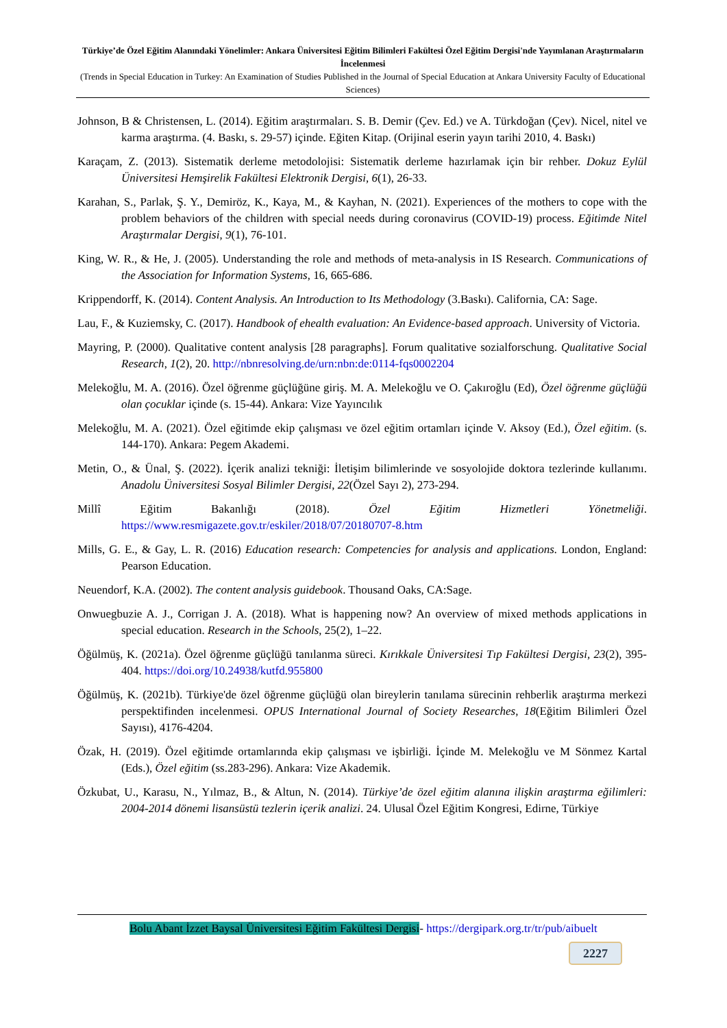Türkiye’de Özel Eğitim Alanındaki Yönelimler: Ankara Üniversitesi Eğitim Bilimleri Fakültesi Özel Eğitim Dergisi'nde Yayımlanan Araştırmaların İncelenmesi
(Trends in Special Education in Turkey: An Examination of Studies Published in the Journal of Special Education at Ankara University Faculty of Educational Sciences)
Johnson, B & Christensen, L. (2014). Eğitim araştırmaları. S. B. Demir (Çev. Ed.) ve A. Türkdoğan (Çev). Nicel, nitel ve karma araştırma. (4. Baskı, s. 29-57) içinde. Eğiten Kitap. (Orijinal eserin yayın tarihi 2010, 4. Baskı)
Karaçam, Z. (2013). Sistematik derleme metodolojisi: Sistematik derleme hazırlamak için bir rehber. Dokuz Eylül Üniversitesi Hemşirelik Fakültesi Elektronik Dergisi, 6(1), 26-33.
Karahan, S., Parlak, Ş. Y., Demiröz, K., Kaya, M., & Kayhan, N. (2021). Experiences of the mothers to cope with the problem behaviors of the children with special needs during coronavirus (COVID-19) process. Eğitimde Nitel Araştırmalar Dergisi, 9(1), 76-101.
King, W. R., & He, J. (2005). Understanding the role and methods of meta-analysis in IS Research. Communications of the Association for Information Systems, 16, 665-686.
Krippendorff, K. (2014). Content Analysis. An Introduction to Its Methodology (3.Baskı). California, CA: Sage.
Lau, F., & Kuziemsky, C. (2017). Handbook of ehealth evaluation: An Evidence-based approach. University of Victoria.
Mayring, P. (2000). Qualitative content analysis [28 paragraphs]. Forum qualitative sozialforschung. Qualitative Social Research, 1(2), 20. http://nbnresolving.de/urn:nbn:de:0114-fqs0002204
Melekoğlu, M. A. (2016). Özel öğrenme güçlüğüne giriş. M. A. Melekoğlu ve O. Çakıroğlu (Ed), Özel öğrenme güçlüğü olan çocuklar içinde (s. 15-44). Ankara: Vize Yayıncılık
Melekoğlu, M. A. (2021). Özel eğitimde ekip çalışması ve özel eğitim ortamları içinde V. Aksoy (Ed.), Özel eğitim. (s. 144-170). Ankara: Pegem Akademi.
Metin, O., & Ünal, Ş. (2022). İçerik analizi tekniği: İletişim bilimlerinde ve sosyolojide doktora tezlerinde kullanımı. Anadolu Üniversitesi Sosyal Bilimler Dergisi, 22(Özel Sayı 2), 273-294.
Millî Eğitim Bakanlığı (2018). Özel Eğitim Hizmetleri Yönetmeliği.
https://www.resmigazete.gov.tr/eskiler/2018/07/20180707-8.htm
Mills, G. E., & Gay, L. R. (2016) Education research: Competencies for analysis and applications. London, England: Pearson Education.
Neuendorf, K.A. (2002). The content analysis guidebook. Thousand Oaks, CA:Sage.
Onwuegbuzie A. J., Corrigan J. A. (2018). What is happening now? An overview of mixed methods applications in special education. Research in the Schools, 25(2), 1–22.
Öğülmüş, K. (2021a). Özel öğrenme güçlüğü tanılanma süreci. Kırıkkale Üniversitesi Tıp Fakültesi Dergisi, 23(2), 395-404. https://doi.org/10.24938/kutfd.955800
Öğülmüş, K. (2021b). Türkiye'de özel öğrenme güçlüğü olan bireylerin tanılama sürecinin rehberlik araştırma merkezi perspektifinden incelenmesi. OPUS International Journal of Society Researches, 18(Eğitim Bilimleri Özel Sayısı), 4176-4204.
Özak, H. (2019). Özel eğitimde ortamlarında ekip çalışması ve işbirliği. İçinde M. Melekoğlu ve M Sönmez Kartal (Eds.), Özel eğitim (ss.283-296). Ankara: Vize Akademik.
Özkubat, U., Karasu, N., Yılmaz, B., & Altun, N. (2014). Türkiye’de özel eğitim alanına ilişkin araştırma eğilimleri: 2004-2014 dönemi lisansüstü tezlerin içerik analizi. 24. Ulusal Özel Eğitim Kongresi, Edirne, Türkiye
Bolu Abant İzzet Baysal Üniversitesi Eğitim Fakültesi Dergisi- https://dergipark.org.tr/tr/pub/aibuelt
2227